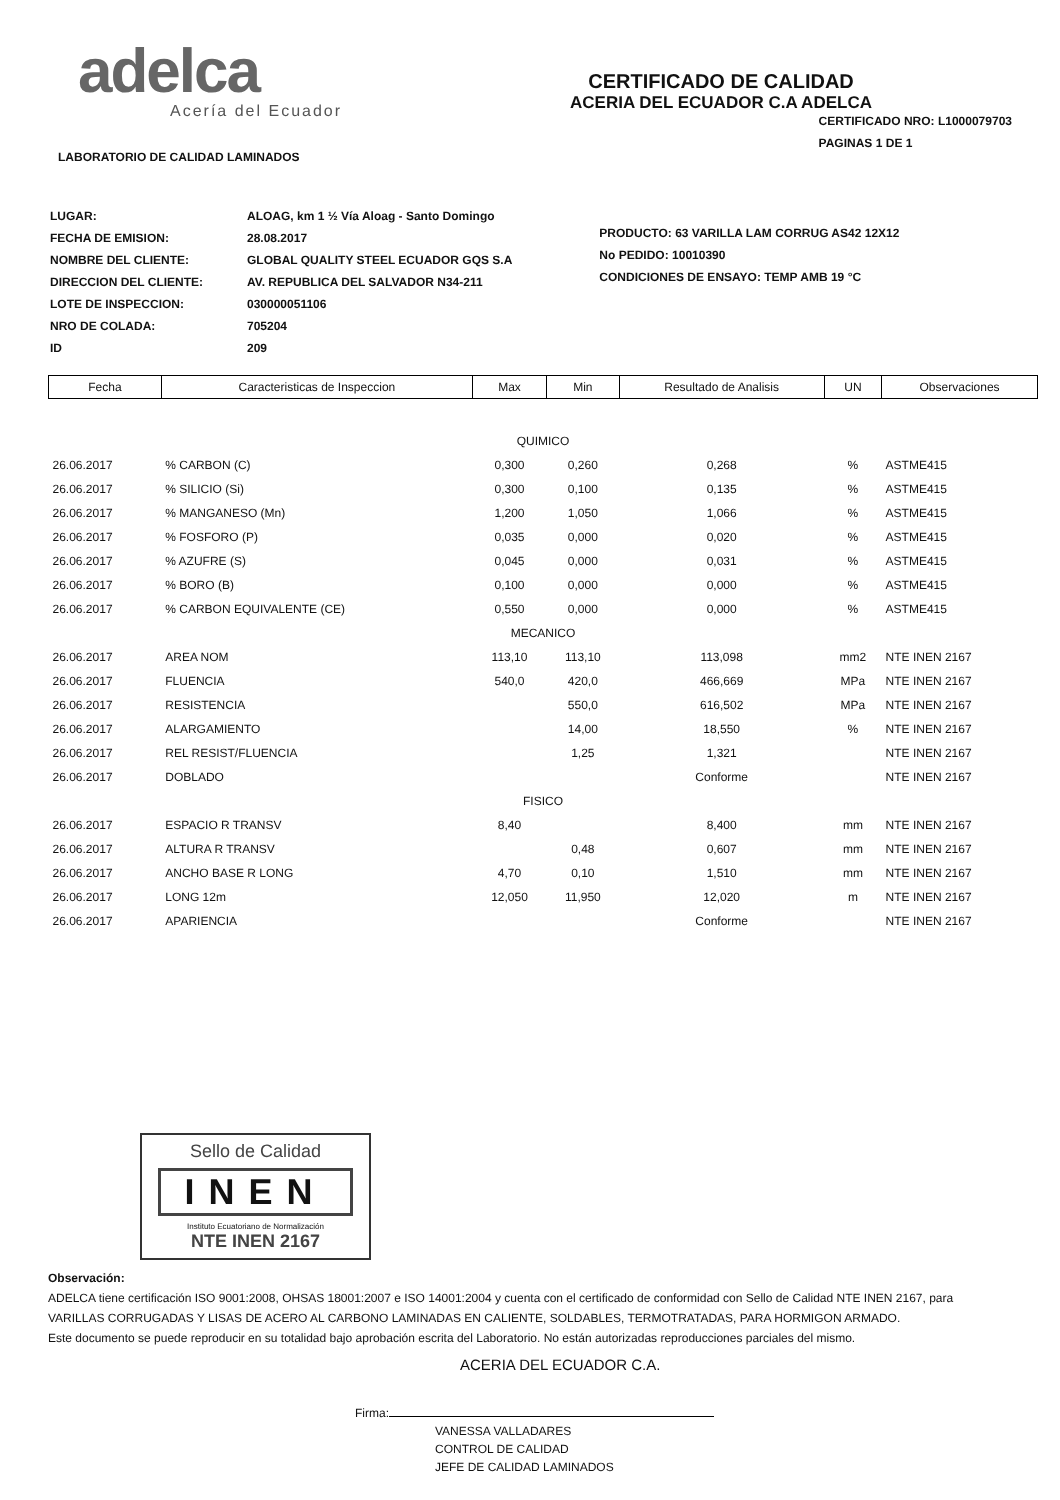adelca
Acería del Ecuador
CERTIFICADO DE CALIDAD
ACERIA DEL ECUADOR C.A ADELCA
LABORATORIO DE CALIDAD LAMINADOS
CERTIFICADO NRO: L1000079703
PAGINAS 1 DE 1
| LUGAR: | ALOAG, km 1 ½ Vía Aloag - Santo Domingo |
| FECHA DE EMISION: | 28.08.2017 |
| NOMBRE DEL CLIENTE: | GLOBAL QUALITY STEEL ECUADOR GQS S.A |
| DIRECCION DEL CLIENTE: | AV. REPUBLICA DEL SALVADOR N34-211 |
| LOTE DE INSPECCION: | 030000051106 |
| NRO DE COLADA: | 705204 |
| ID | 209 |
PRODUCTO: 63 VARILLA LAM CORRUG AS42 12X12
No PEDIDO: 10010390
CONDICIONES DE ENSAYO: TEMP AMB 19 °C
| Fecha | Caracteristicas de Inspeccion | Max | Min | Resultado de Analisis | UN | Observaciones |
| --- | --- | --- | --- | --- | --- | --- |
| QUIMICO | | | | | | |
| 26.06.2017 | % CARBON (C) | 0,300 | 0,260 | 0,268 | % | ASTME415 |
| 26.06.2017 | % SILICIO (Si) | 0,300 | 0,100 | 0,135 | % | ASTME415 |
| 26.06.2017 | % MANGANESO (Mn) | 1,200 | 1,050 | 1,066 | % | ASTME415 |
| 26.06.2017 | % FOSFORO (P) | 0,035 | 0,000 | 0,020 | % | ASTME415 |
| 26.06.2017 | % AZUFRE (S) | 0,045 | 0,000 | 0,031 | % | ASTME415 |
| 26.06.2017 | % BORO (B) | 0,100 | 0,000 | 0,000 | % | ASTME415 |
| 26.06.2017 | % CARBON EQUIVALENTE (CE) | 0,550 | 0,000 | 0,000 | % | ASTME415 |
| MECANICO | | | | | | |
| 26.06.2017 | AREA NOM | 113,10 | 113,10 | 113,098 | mm2 | NTE INEN 2167 |
| 26.06.2017 | FLUENCIA | 540,0 | 420,0 | 466,669 | MPa | NTE INEN 2167 |
| 26.06.2017 | RESISTENCIA | | 550,0 | 616,502 | MPa | NTE INEN 2167 |
| 26.06.2017 | ALARGAMIENTO | | 14,00 | 18,550 | % | NTE INEN 2167 |
| 26.06.2017 | REL RESIST/FLUENCIA | | 1,25 | 1,321 | | NTE INEN 2167 |
| 26.06.2017 | DOBLADO | | | Conforme | | NTE INEN 2167 |
| FISICO | | | | | | |
| 26.06.2017 | ESPACIO R TRANSV | 8,40 | | 8,400 | mm | NTE INEN 2167 |
| 26.06.2017 | ALTURA R TRANSV | | 0,48 | 0,607 | mm | NTE INEN 2167 |
| 26.06.2017 | ANCHO BASE R LONG | 4,70 | 0,10 | 1,510 | mm | NTE INEN 2167 |
| 26.06.2017 | LONG 12m | 12,050 | 11,950 | 12,020 | m | NTE INEN 2167 |
| 26.06.2017 | APARIENCIA | | | Conforme | | NTE INEN 2167 |
Sello de Calidad
INEN
Instituto Ecuatoriano de Normalización
NTE INEN 2167
Observación:
ADELCA tiene certificación ISO 9001:2008, OHSAS 18001:2007 e ISO 14001:2004 y cuenta con el certificado de conformidad con Sello de Calidad NTE INEN 2167, para VARILLAS CORRUGADAS Y LISAS DE ACERO AL CARBONO LAMINADAS EN CALIENTE, SOLDABLES, TERMOTRATADAS, PARA HORMIGON ARMADO.
Este documento se puede reproducir en su totalidad bajo aprobación escrita del Laboratorio. No están autorizadas reproducciones parciales del mismo.
ACERIA DEL ECUADOR C.A.
Firma:
VANESSA VALLADARES
CONTROL DE CALIDAD
JEFE DE CALIDAD LAMINADOS